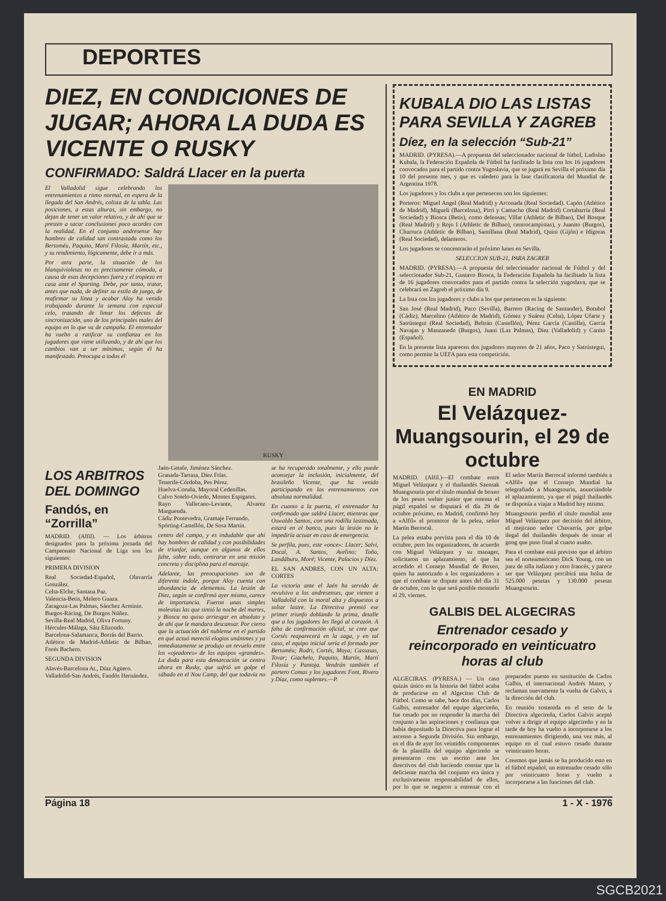DEPORTES
DIEZ, EN CONDICIONES DE JUGAR; AHORA LA DUDA ES VICENTE O RUSKY
CONFIRMADO: Saldrá Llacer en la puerta
RUSKY
El Valladolid sigue celebrando los entrenamientos a ritmo normal, en espera de la llegada del San Andrés, colista de la tabla. Las posiciones, a estas alturas, sin embargo, no dejan de tener un valor relativo, y de ahí que se presten a sacar conclusiones poco acordes con la realidad. En el conjunto andresense hay hombres de calidad tan contrastada como los Bertoméu, Paquito, Martí Filosía, Martín, etc., y su rendimiento, lógicamente, debe ir a más.
Por otra parte, la situación de los blanquivioletas no es precisamente cómoda, a causa de esas decepciones fuera y el tropiezo en casa ante el Sporting. Debe, por tanto, tratar, antes que nada, de definir su estilo de juego, de reafirmar su línea y acabar Aloy ha venido trabajando durante la semana con especial celo, tratando de limar los defectos de sincronización, uno de los principales males del equipo en lo que va de campaña. El entrenador ha vuelto a ratificar su confianza en los jugadores que viene utilizando, y de ahí que los cambios van a ser mínimos, según él ha manifestado. Preocupa a todos el
LOS ARBITROS DEL DOMINGO
Fandós, en “Zorrilla”
MADRID. (Alfil). — Los árbitros designados para la próxima jornada del Campeonato Nacional de Liga son los siguientes:
PRIMERA DIVISION
Real Sociedad-Español, Olavarría González.
Celta-Elche, Santana Paz.
Valencia-Betis, Melero Guaza.
Zaragoza-Las Palmas, Sánchez Arminio.
Burgos-Rácing, De Burgos Núñez.
Sevilla-Real Madrid, Oliva Fortuny.
Hércules-Málaga, Sáiz Elizondo.
Barcelona-Salamanca, Borrás del Barrio.
Atlético de Madrid-Athletic de Bilbao, Forés Bachero.
SEGUNDA DIVISION
Alavés-Barcelona At., Díaz Agüero.
Valladolid-San Andrés, Fandós Hernández.
Jaén-Getafe, Jiménez Sánchez.
Granada-Tarrasa, Díez Frías.
Tenerife-Córdoba, Pes Pérez.
Huelva-Coruña, Mayoral Cedenillas.
Calvo Sotelo-Oviedo, Montes Espigares.
Rayo Vallecano-Levante, Alvarez Marguenda.
Cádiz Pontevedra, Gramaje Ferrando.
Spórting-Castellón, De Sosa Martín.
centro del campo, y es indudable que ahí hay hombres de calidad y con posibilidades de triunfar, aunque en algunos de ellos falte, sobre todo, centrarse en una misión concreta y disciplina para el marcaje.
Adelante, las preocupaciones son de diferente índole, porque Aloy cuenta con abundancia de elementos. La lesión de Díez, según se confirmó ayer mismo, carece de importancia. Fueron unas simples molestias las que sintió la noche del martes, y Biosca no quiso arriesgar en absoluto y de ahí que le mandara descansar. Por cierto que la actuación del nublense en el partido en qué actuó mereció elogios unánimes y ya inmediatamente se produjo un revuelo entre los «ojeadores» de los equipos «grandes». La duda para esta demarcación se centra ahora en Rusky, que sufrió un golpe el sábado en el Nou Camp, del que todavía no se ha recuperado totalmente, y ello puede aconsejar la inclusión, inicialmente, del brasileño Vicente, que ha venido participando en los entrenamientos con absoluta normalidad.
En cuanto a la puerta, el entrenador ha confirmado que saldrá Llacer, mientras que Oswaldo Santos, con una rodilla lastimada, estará en el banco, pues la lesión no le impediría actuar en caso de emergencia.
Se perfila, pues, este «once»: Llacer; Salvi, Docal, A. Santos, Avelino; Toño, Landáburu, Moré; Vicente, Palacios y Díez.
EL SAN ANDRES, CON UN ALTA: CORTES
La victoria ante el Jaén ha servido de revulsivo a los andresenses, que vienen a Valladolid con la moral alta y dispuestos a soltar lastre. La Directiva premió ese primer triunfo doblando la prima, detalle que a los jugadores les llegó al corazón. A falta de confirmación oficial, se cree que Cortés reaparecerá en la zaga, y en tal caso, el equipo inicial sería el formado por Bertoméu; Rodri, Cortés, Moya; Cassasas, Tovar; Giachelo, Paquito, Martín, Martí Filosía y Pantoja. Vendrán también el portero Comas y los jugadores Font, Rivero y Díaz, como suplentes.—P.
KUBALA DIO LAS LISTAS PARA SEVILLA Y ZAGREB
Díez, en la selección “Sub-21”
MADRID. (PYRESA).—A propuesta del seleccionador nacional de fútbol, Ladislao Kubala, la Federación Española de Fútbol ha facilitado la lista con los 16 jugadores convocados para el partido contra Yugoslavia, que se jugará en Sevilla el próximo día 10 del presente mes, y que es valedero para la fase clasificatoria del Mundial de Argentina 1978.
Los jugadores y los clubs a que pertenecen son los siguientes:
Porteros: Miguel Angel (Real Madrid) y Arconada (Real Sociedad). Capón (Atlético de Madrid), Migueli (Barcelona), Pirri y Camacho (Real Madrid) Cortabarría (Real Sociedad) y Biosca (Betis), como defensas; Villar (Athletic de Bilbao), Del Bosque (Real Madrid) y Rojo I (Athletic de Bilbao), centrocampistas), y Juanito (Burgos), Churruca (Athletic de Bilbao), Santillana (Real Madrid), Quini (Gijón) e Idígoras (Real Sociedad), delanteros.
Los jugadores se concentrarán el próximo lunes en Sevilla.
SELECCION SUB-21, PARA ZAGREB
MADRID. (PYRESA).—A propuesta del seleccionador nacional de Fútbol y del seleccionador Sub-21, Gustavo Biosca, la Federación Española ha facilitado la lista de 16 jugadores convocados para el partido contra la selección yugoslava, que se celebrará en Zagreb el próximo día 9.
La lista con los jugadores y clubs a los que pertenecen es la siguiente:
San José (Real Madrid), Paco (Sevilla), Barrero (Racing de Santander), Botubol (Cádiz), Marcelino (Atlético de Madrid), Gómez y Suárez (Celta), López Ufarte y Satrústegui (Real Sociedad), Beltrán (Castellón), Pérez García (Castilla), García Navajas y Manzanedo (Burgos), Juani (Las Palmas), Díez (Valladolid) y Canito (Español).
En la presente lista aparecen dos jugadores mayores de 21 años, Paco y Satrústegui, como permite la UEFA para esta competición.
EN MADRID
El Velázquez-Muangsourin, el 29 de octubre
MADRID. (Alfil.)—El combate entre Miguel Velázquez y el thailandés Saensak Muangsourin por el título mundial de boxeo de los pesos welter junior que ostenta el púgil español se disputará el día 29 de octubre próximo, en Madrid, confirmó hoy a «Alfil» el promotor de la pelea, señor Martín Berrocal.
La pelea estaba prevista para el día 10 de octubre, pero los organizadores, de acuerdo con Miguel Velázquez y su manager, solicitaron un aplazamiento, al que ha accedido el Consejo Mundial de Boxeo, quien ha autorizado a los organizadores a que el combate se dispute antes del día 31 de octubre, con lo que será posible montarlo el 29, viernes.
El señor Martín Berrocal informó también a «Alfil» que el Consejo Mundial ha telegrafiado a Muangsourin, anunciándole el aplazamiento, ya que el púgil thailandés se disponía a viajar a Madrid hoy mismo.
Muangsourin perdió el título mundial ante Miguel Velázquez por decisión del árbitro, el mejicano señor Chavarría, por golpe ilegal del thailandés después de sonar el gong que puso final al cuarto asalto.
Para el combate está previsto que el árbitro sea el norteamericano Dick Young, con un juez de silla italiano y otro francés, y parece ser que Velázquez percibirá una bolsa de 525.000 pesetas y 130.000 pesetas Muangsourin.
GALBIS DEL ALGECIRAS
Entrenador cesado y reincorporado en veinticuatro horas al club
ALGECIRAS. (PYRESA.) — Un caso quizás único en la historia del fútbol acaba de producirse en el Algeciras Club de Fútbol. Como se sabe, hace dos días, Carlos Galbis, entrenador del equipo algecireño, fue cesado por no responder la marcha del conjunto a las aspiraciones y confianza que había depositado la Directiva para lograr el ascenso a Segunda División. Sin embargo, en el día de ayer los veintidós componentes de la plantilla del equipo algecireño se presentaron con un escrito ante los directivos del club haciendo constar que la deficiente marcha del conjunto era única y exclusivamente responsabilidad de ellos, por lo que se negaron a entrenar con el preparador puesto en sustitución de Carlos Galbis, el internacional Andrés Mateo, y reclaman nuevamente la vuelta de Galvis, a la dirección del club.
En reunión sostenida en el seno de la Directiva algecireña, Carlos Galvis aceptó volver a dirigir el equipo algecireño y en la tarde de hoy ha vuelto a incorporarse a los entrenamientos dirigiendo, una vez más, al equipo en el cual estuvo cesado durante veinticuatro horas.
Creemos que jamás se ha producido esto en el fútbol español, un entrenador cesado sólo por veinticuatro horas y vuelto a incorporarse a las funciones del club.
Página 18 1 - X - 1976
SGCB2021